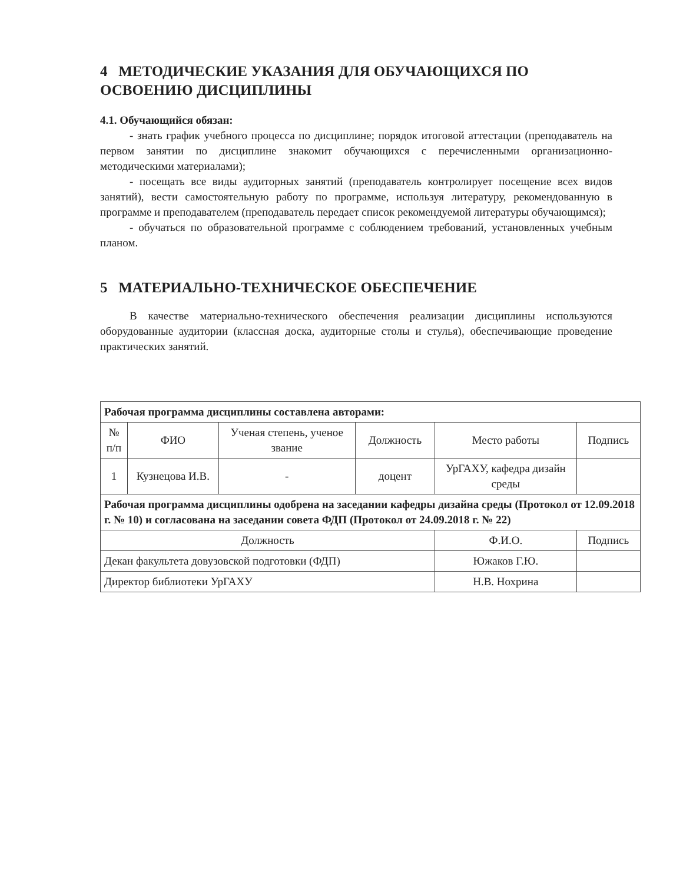4 МЕТОДИЧЕСКИЕ УКАЗАНИЯ ДЛЯ ОБУЧАЮЩИХСЯ ПО ОСВОЕНИЮ ДИСЦИПЛИНЫ
4.1. Обучающийся обязан:
- знать график учебного процесса по дисциплине; порядок итоговой аттестации (преподаватель на первом занятии по дисциплине знакомит обучающихся с перечисленными организационно-методическими материалами);
- посещать все виды аудиторных занятий (преподаватель контролирует посещение всех видов занятий), вести самостоятельную работу по программе, используя литературу, рекомендованную в программе и преподавателем (преподаватель передает список рекомендуемой литературы обучающимся);
- обучаться по образовательной программе с соблюдением требований, установленных учебным планом.
5 МАТЕРИАЛЬНО-ТЕХНИЧЕСКОЕ ОБЕСПЕЧЕНИЕ
В качестве материально-технического обеспечения реализации дисциплины используются оборудованные аудитории (классная доска, аудиторные столы и стулья), обеспечивающие проведение практических занятий.
| Рабочая программа дисциплины составлена авторами: | | | | | |
| № п/п | ФИО | Ученая степень, ученое звание | Должность | Место работы | Подпись |
| 1 | Кузнецова И.В. | - | доцент | УрГАХУ, кафедра дизайн среды | |
| Рабочая программа дисциплины одобрена на заседании кафедры дизайна среды (Протокол от 12.09.2018 г. № 10) и согласована на заседании совета ФДП (Протокол от 24.09.2018 г. № 22) | | | | | |
| Должность | | | | Ф.И.О. | Подпись |
| Декан факультета довузовской подготовки (ФДП) | | | | Южаков Г.Ю. | |
| Директор библиотеки УрГАХУ | | | | Н.В. Нохрина | |